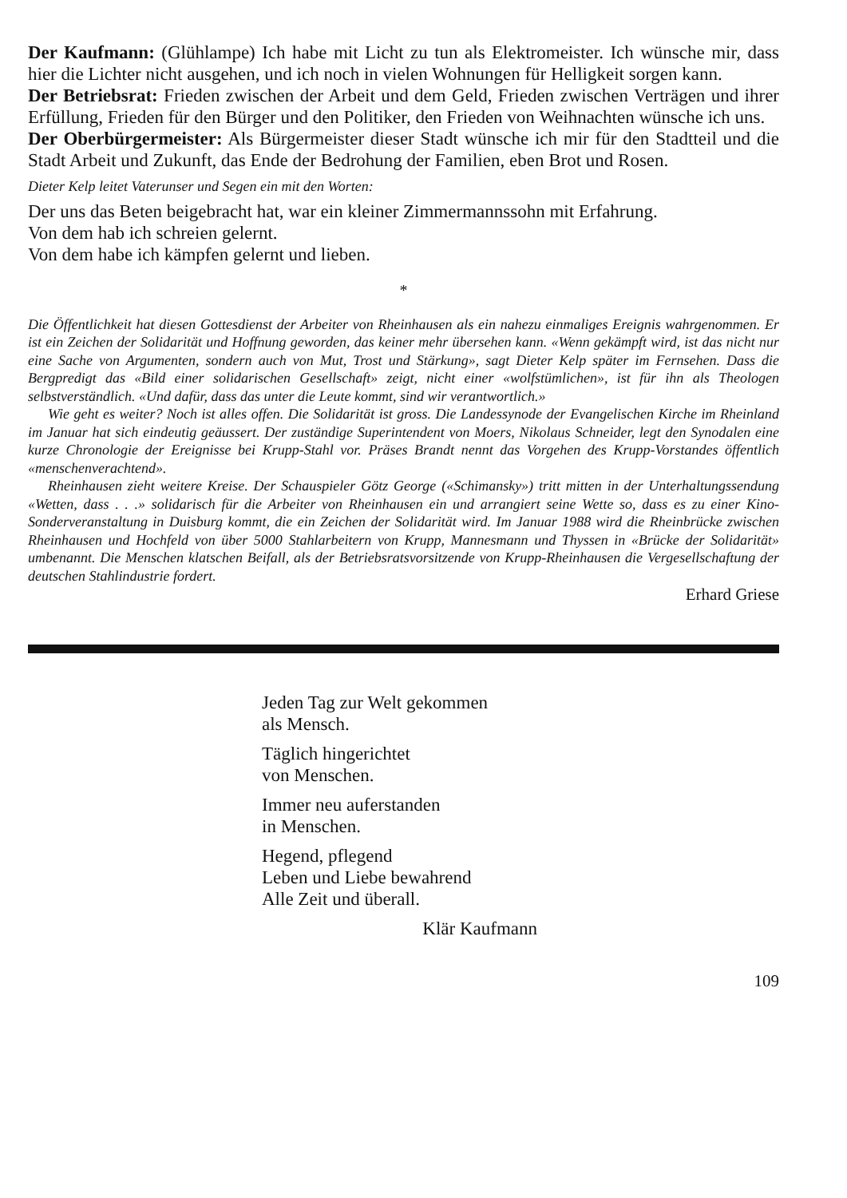Der Kaufmann: (Glühlampe) Ich habe mit Licht zu tun als Elektromeister. Ich wünsche mir, dass hier die Lichter nicht ausgehen, und ich noch in vielen Wohnungen für Helligkeit sorgen kann.
Der Betriebsrat: Frieden zwischen der Arbeit und dem Geld, Frieden zwischen Verträgen und ihrer Erfüllung, Frieden für den Bürger und den Politiker, den Frieden von Weihnachten wünsche ich uns.
Der Oberbürgermeister: Als Bürgermeister dieser Stadt wünsche ich mir für den Stadtteil und die Stadt Arbeit und Zukunft, das Ende der Bedrohung der Familien, eben Brot und Rosen.
Dieter Kelp leitet Vaterunser und Segen ein mit den Worten:
Der uns das Beten beigebracht hat, war ein kleiner Zimmermannssohn mit Erfahrung.
Von dem hab ich schreien gelernt.
Von dem habe ich kämpfen gelernt und lieben.
*
Die Öffentlichkeit hat diesen Gottesdienst der Arbeiter von Rheinhausen als ein nahezu einmaliges Ereignis wahrgenommen. Er ist ein Zeichen der Solidarität und Hoffnung geworden, das keiner mehr übersehen kann. «Wenn gekämpft wird, ist das nicht nur eine Sache von Argumenten, sondern auch von Mut, Trost und Stärkung», sagt Dieter Kelp später im Fernsehen. Dass die Bergpredigt das «Bild einer solidarischen Gesellschaft» zeigt, nicht einer «wolfstümlichen», ist für ihn als Theologen selbstverständlich. «Und dafür, dass das unter die Leute kommt, sind wir verantwortlich.»
Wie geht es weiter? Noch ist alles offen. Die Solidarität ist gross. Die Landessynode der Evangelischen Kirche im Rheinland im Januar hat sich eindeutig geäussert. Der zuständige Superintendent von Moers, Nikolaus Schneider, legt den Synodalen eine kurze Chronologie der Ereignisse bei Krupp-Stahl vor. Präses Brandt nennt das Vorgehen des Krupp-Vorstandes öffentlich «menschenverachtend».
Rheinhausen zieht weitere Kreise. Der Schauspieler Götz George («Schimansky») tritt mitten in der Unterhaltungssendung «Wetten, dass . . .» solidarisch für die Arbeiter von Rheinhausen ein und arrangiert seine Wette so, dass es zu einer Kino-Sonderveranstaltung in Duisburg kommt, die ein Zeichen der Solidarität wird. Im Januar 1988 wird die Rheinbrücke zwischen Rheinhausen und Hochfeld von über 5000 Stahlarbeitern von Krupp, Mannesmann und Thyssen in «Brücke der Solidarität» umbenannt. Die Menschen klatschen Beifall, als der Betriebsratsvorsitzende von Krupp-Rheinhausen die Vergesellschaftung der deutschen Stahlindustrie fordert.
Erhard Griese
Jeden Tag zur Welt gekommen
als Mensch.
Täglich hingerichtet
von Menschen.
Immer neu auferstanden
in Menschen.
Hegend, pflegend
Leben und Liebe bewahrend
Alle Zeit und überall.
Klär Kaufmann
109